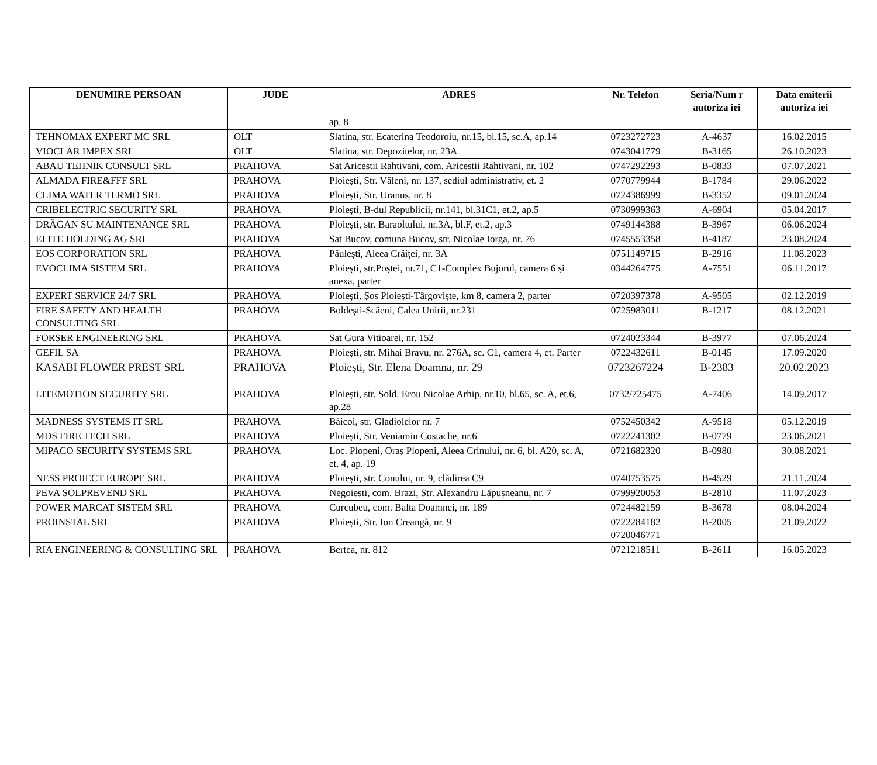| DENUMIRE PERSOAN | JUDE | ADRES | Nr. Telefon | Seria/Num r autoriza iei | Data emiterii autoriza iei |
| --- | --- | --- | --- | --- | --- |
| | | ap. 8 | | | |
| TEHNOMAX EXPERT MC SRL | OLT | Slatina, str. Ecaterina Teodoroiu, nr.15, bl.15, sc.A, ap.14 | 0723272723 | A-4637 | 16.02.2015 |
| VIOCLAR IMPEX SRL | OLT | Slatina, str. Depozitelor, nr. 23A | 0743041779 | B-3165 | 26.10.2023 |
| ABAU TEHNIK CONSULT SRL | PRAHOVA | Sat Aricestii Rahtivani, com. Aricestii Rahtivani, nr. 102 | 0747292293 | B-0833 | 07.07.2021 |
| ALMADA FIRE&FFF SRL | PRAHOVA | Ploiești, Str. Văleni, nr. 137, sediul administrativ, et. 2 | 0770779944 | B-1784 | 29.06.2022 |
| CLIMA WATER TERMO SRL | PRAHOVA | Ploiești, Str. Uranus, nr. 8 | 0724386999 | B-3352 | 09.01.2024 |
| CRIBELECTRIC SECURITY SRL | PRAHOVA | Ploiești, B-dul Republicii, nr.141, bl.31C1, et.2, ap.5 | 0730999363 | A-6904 | 05.04.2017 |
| DRĂGAN SU MAINTENANCE SRL | PRAHOVA | Ploiești, str. Baraoltului, nr.3A, bl.F, et.2, ap.3 | 0749144388 | B-3967 | 06.06.2024 |
| ELITE HOLDING AG SRL | PRAHOVA | Sat Bucov, comuna Bucov, str. Nicolae Iorga, nr. 76 | 0745553358 | B-4187 | 23.08.2024 |
| EOS CORPORATION SRL | PRAHOVA | Păulești, Aleea Crăiței, nr. 3A | 0751149715 | B-2916 | 11.08.2023 |
| EVOCLIMA SISTEM SRL | PRAHOVA | Ploiești, str.Poștei, nr.71, C1-Complex Bujorul, camera 6 și anexa, parter | 0344264775 | A-7551 | 06.11.2017 |
| EXPERT SERVICE 24/7 SRL | PRAHOVA | Ploiești, Șos Ploiești-Târgoviște, km 8, camera 2, parter | 0720397378 | A-9505 | 02.12.2019 |
| FIRE SAFETY AND HEALTH CONSULTING SRL | PRAHOVA | Boldești-Scăeni, Calea Unirii, nr.231 | 0725983011 | B-1217 | 08.12.2021 |
| FORSER ENGINEERING SRL | PRAHOVA | Sat Gura Vitioarei, nr. 152 | 0724023344 | B-3977 | 07.06.2024 |
| GEFIL SA | PRAHOVA | Ploiești, str. Mihai Bravu, nr. 276A, sc. C1, camera 4, et. Parter | 0722432611 | B-0145 | 17.09.2020 |
| KASABI FLOWER PREST SRL | PRAHOVA | Ploiești, Str. Elena Doamna, nr. 29 | 0723267224 | B-2383 | 20.02.2023 |
| LITEMOTION SECURITY SRL | PRAHOVA | Ploiești, str. Sold. Erou Nicolae Arhip, nr.10, bl.65, sc. A, et.6, ap.28 | 0732/725475 | A-7406 | 14.09.2017 |
| MADNESS SYSTEMS IT SRL | PRAHOVA | Băicoi, str. Gladiolelor nr. 7 | 0752450342 | A-9518 | 05.12.2019 |
| MDS FIRE TECH SRL | PRAHOVA | Ploiești, Str. Veniamin Costache, nr.6 | 0722241302 | B-0779 | 23.06.2021 |
| MIPACO SECURITY SYSTEMS SRL | PRAHOVA | Loc. Plopeni, Oraș Plopeni, Aleea Crinului, nr. 6, bl. A20, sc. A, et. 4, ap. 19 | 0721682320 | B-0980 | 30.08.2021 |
| NESS PROIECT EUROPE SRL | PRAHOVA | Ploiești, str. Conului, nr. 9, clădirea C9 | 0740753575 | B-4529 | 21.11.2024 |
| PEVA SOLPREVEND SRL | PRAHOVA | Negoiești, com. Brazi, Str. Alexandru Lăpușneanu, nr. 7 | 0799920053 | B-2810 | 11.07.2023 |
| POWER MARCAT SISTEM SRL | PRAHOVA | Curcubeu, com. Balta Doamnei, nr. 189 | 0724482159 | B-3678 | 08.04.2024 |
| PROINSTAL SRL | PRAHOVA | Ploiești, Str. Ion Creangă, nr. 9 | 0722284182 0720046771 | B-2005 | 21.09.2022 |
| RIA ENGINEERING & CONSULTING SRL | PRAHOVA | Bertea, nr. 812 | 0721218511 | B-2611 | 16.05.2023 |